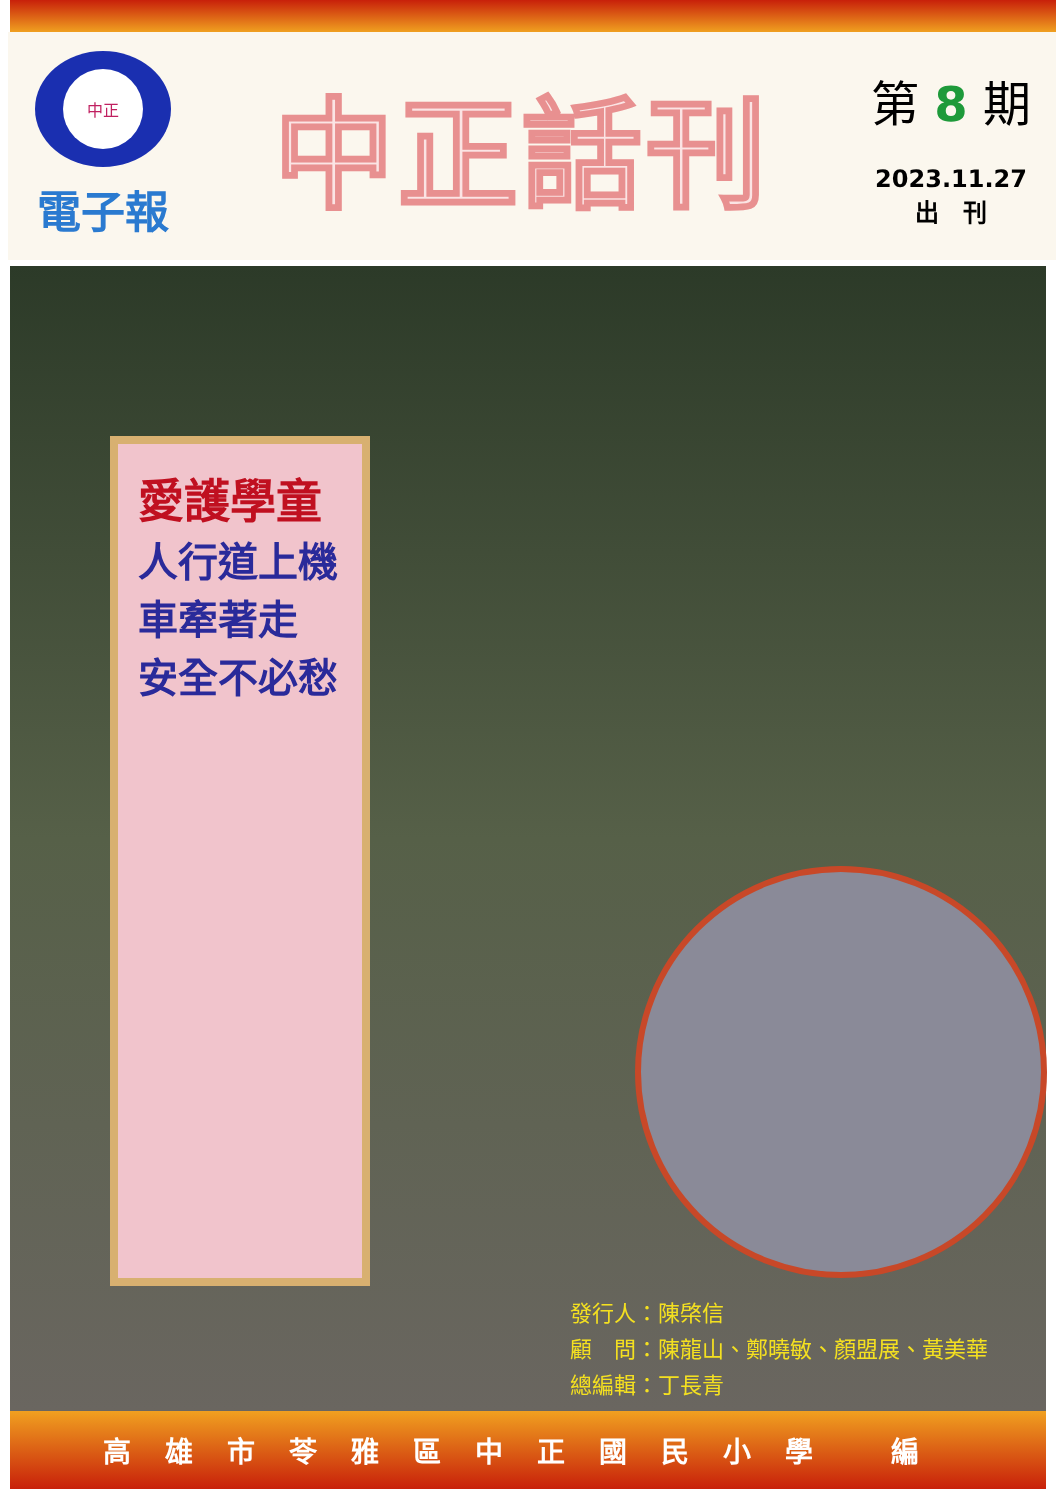中正
電子報
中正話刊
第 8 期
2023.11.27
出　刊
愛護學童
人行道上機車牽著走
安全不必愁
發行人：陳棨信
顧　問：陳龍山、鄭曉敏、顏盟展、黃美華
總編輯：丁長青
高雄市苓雅區中正國民小學 編